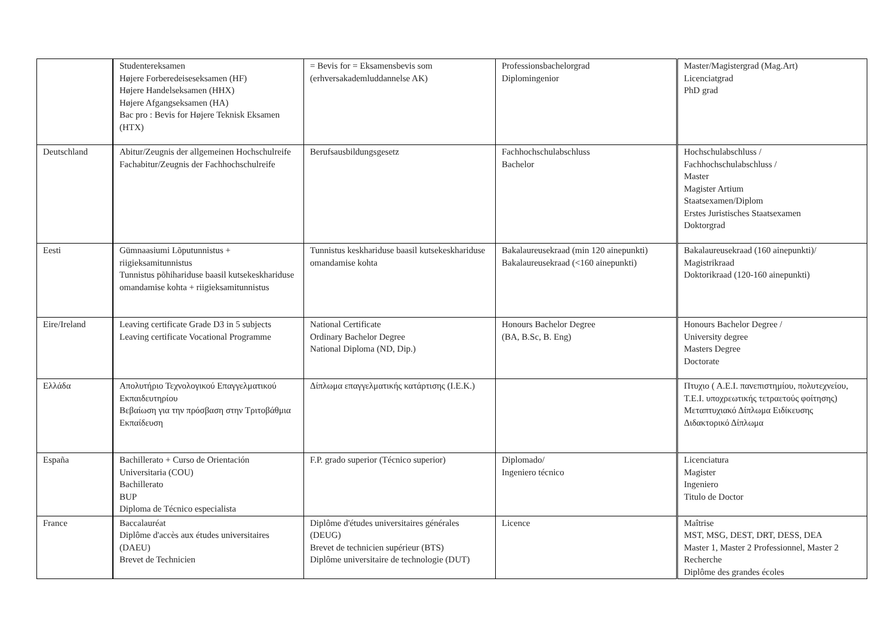| | Studentereksamen Højere Forberedeiseseksamen (HF) Højere Handelseksamen (HHX) Højere Afgangseksamen (HA) Bac pro : Bevis for Højere Teknisk Eksamen (HTX) | = Bevis for = Eksamensbevis som (erhversakademluddannelse AK) | Professionsbachelorgrad Diplomingenior | Master/Magistergrad (Mag.Art) Licenciatgrad PhD grad |
| Deutschland | Abitur/Zeugnis der allgemeinen Hochschulreife Fachabitur/Zeugnis der Fachhochschulreife | Berufsausbildungsgesetz | Fachhochschulabschluss Bachelor | Hochschulabschluss / Fachhochschulabschluss / Master Magister Artium Staatsexamen/Diplom Erstes Juristisches Staatsexamen Doktorgrad |
| Eesti | Gümnaasiumi Lõputunnistus + riigieksamitunnistus Tunnistus põhihariduse baasil kutsekeskhariduse omandamise kohta + riigieksamitunnistus | Tunnistus keskhariduse baasil kutsekeskhariduse omandamise kohta | Bakalaureusekraad (min 120 ainepunkti) Bakalaureusekraad (<160 ainepunkti) | Bakalaureusekraad (160 ainepunkti)/ Magistrikraad Doktorikraad (120-160 ainepunkti) |
| Eire/Ireland | Leaving certificate Grade D3 in 5 subjects Leaving certificate Vocational Programme | National Certificate Ordinary Bachelor Degree National Diploma (ND, Dip.) | Honours Bachelor Degree (BA, B.Sc, B. Eng) | Honours Bachelor Degree / University degree Masters Degree Doctorate |
| Ελλάδα | Απολυτήριο Τεχνολογικού Επαγγελματικού Εκπαιδευτηρίου Βεβαίωση για την πρόσβαση στην Τριτοβάθμια Εκπαίδευση | Δίπλωμα επαγγελματικής κατάρτισης (I.E.K.) | | Πτυχιο ( Α.Ε.Ι. πανεπιστημίου, πολυτεχνείου, Τ.Ε.Ι. υποχρεωτικής τετραετούς φοίτησης) Μεταπτυχιακό Δίπλωμα Ειδίκευσης Διδακτορικό Δίπλωμα |
| España | Bachillerato + Curso de Orientación Universitaria (COU) Bachillerato BUP Diploma de Técnico especialista | F.P. grado superior (Técnico superior) | Diplomado/ Ingeniero técnico | Licenciatura Magister Ingeniero Titulo de Doctor |
| France | Baccalauréat Diplôme d'accès aux études universitaires (DAEU) Brevet de Technicien | Diplôme d'études universitaires générales (DEUG) Brevet de technicien supérieur (BTS) Diplôme universitaire de technologie (DUT) | Licence | Maîtrise MST, MSG, DEST, DRT, DESS, DEA Master 1, Master 2 Professionnel, Master 2 Recherche Diplôme des grandes écoles |